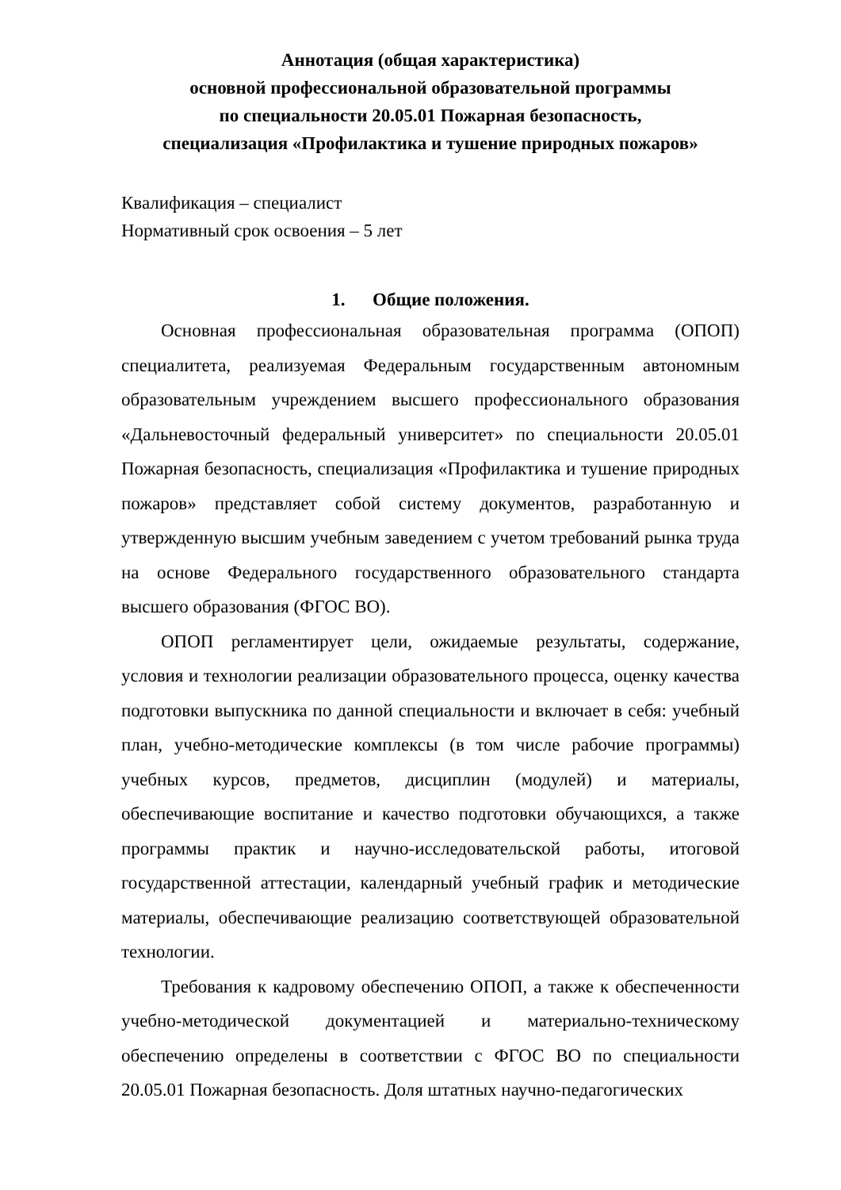Аннотация (общая характеристика)
основной профессиональной образовательной программы
по специальности 20.05.01 Пожарная безопасность,
специализация «Профилактика и тушение природных пожаров»
Квалификация – специалист
Нормативный срок освоения – 5 лет
1. Общие положения.
Основная профессиональная образовательная программа (ОПОП) специалитета, реализуемая Федеральным государственным автономным образовательным учреждением высшего профессионального образования «Дальневосточный федеральный университет» по специальности 20.05.01 Пожарная безопасность, специализация «Профилактика и тушение природных пожаров» представляет собой систему документов, разработанную и утвержденную высшим учебным заведением с учетом требований рынка труда на основе Федерального государственного образовательного стандарта высшего образования (ФГОС ВО).
ОПОП регламентирует цели, ожидаемые результаты, содержание, условия и технологии реализации образовательного процесса, оценку качества подготовки выпускника по данной специальности и включает в себя: учебный план, учебно-методические комплексы (в том числе рабочие программы) учебных курсов, предметов, дисциплин (модулей) и материалы, обеспечивающие воспитание и качество подготовки обучающихся, а также программы практик и научно-исследовательской работы, итоговой государственной аттестации, календарный учебный график и методические материалы, обеспечивающие реализацию соответствующей образовательной технологии.
Требования к кадровому обеспечению ОПОП, а также к обеспеченности учебно-методической документацией и материально-техническому обеспечению определены в соответствии с ФГОС ВО по специальности 20.05.01 Пожарная безопасность. Доля штатных научно-педагогических